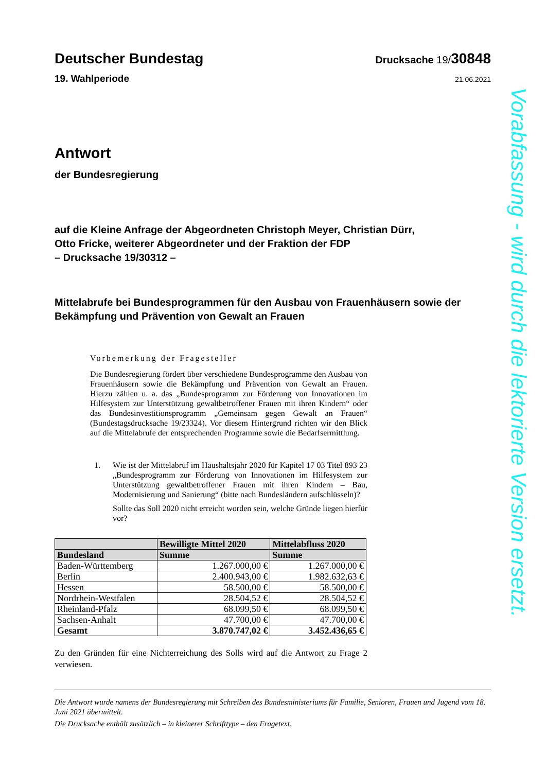Deutscher Bundestag
Drucksache 19/30848
19. Wahlperiode 21.06.2021
Antwort
der Bundesregierung
auf die Kleine Anfrage der Abgeordneten Christoph Meyer, Christian Dürr,
Otto Fricke, weiterer Abgeordneter und der Fraktion der FDP
– Drucksache 19/30312 –
Mittelabrufe bei Bundesprogrammen für den Ausbau von Frauenhäusern sowie der Bekämpfung und Prävention von Gewalt an Frauen
Vorbemerkung der Fragesteller
Die Bundesregierung fördert über verschiedene Bundesprogramme den Ausbau von Frauenhäusern sowie die Bekämpfung und Prävention von Gewalt an Frauen. Hierzu zählen u. a. das „Bundesprogramm zur Förderung von Innovationen im Hilfesystem zur Unterstützung gewaltbetroffener Frauen mit ihren Kindern“ oder das Bundesinvestitionsprogramm „Gemeinsam gegen Gewalt an Frauen“ (Bundestagsdrucksache 19/23324). Vor diesem Hintergrund richten wir den Blick auf die Mittelabrufe der entsprechenden Programme sowie die Bedarfsermittlung.
1. Wie ist der Mittelabruf im Haushaltsjahr 2020 für Kapitel 17 03 Titel 893 23 „Bundesprogramm zur Förderung von Innovationen im Hilfesystem zur Unterstützung gewaltbetroffener Frauen mit ihren Kindern – Bau, Modernisierung und Sanierung“ (bitte nach Bundesländern aufschlüsseln)?
Sollte das Soll 2020 nicht erreicht worden sein, welche Gründe liegen hierfür vor?
| | Bewilligte Mittel 2020 | Mittelabfluss 2020 |
| --- | --- | --- |
| Bundesland | Summe | Summe |
| Baden-Württemberg | 1.267.000,00 € | 1.267.000,00 € |
| Berlin | 2.400.943,00 € | 1.982.632,63 € |
| Hessen | 58.500,00 € | 58.500,00 € |
| Nordrhein-Westfalen | 28.504,52 € | 28.504,52 € |
| Rheinland-Pfalz | 68.099,50 € | 68.099,50 € |
| Sachsen-Anhalt | 47.700,00 € | 47.700,00 € |
| Gesamt | 3.870.747,02 € | 3.452.436,65 € |
Zu den Gründen für eine Nichterreichung des Solls wird auf die Antwort zu Frage 2 verwiesen.
Die Antwort wurde namens der Bundesregierung mit Schreiben des Bundesministeriums für Familie, Senioren, Frauen und Jugend vom 18. Juni 2021 übermittelt.
Die Drucksache enthält zusätzlich – in kleinerer Schrifttype – den Fragetext.
Vorabfassung - wird durch die lektorierte Version ersetzt.